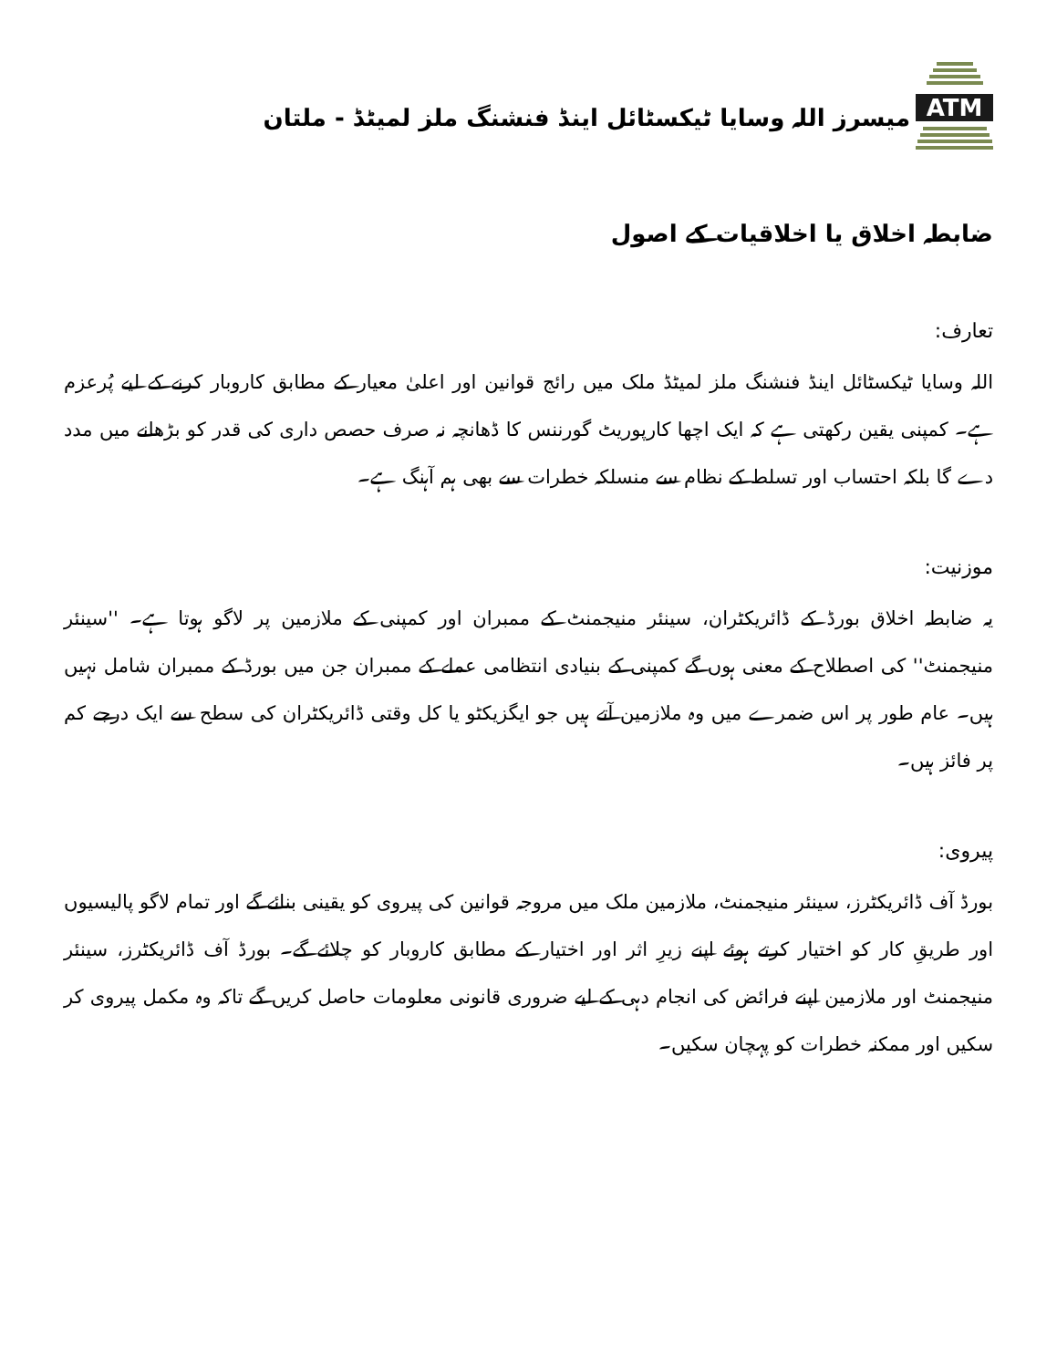ATM
میسرز اللہ وسایا ٹیکسٹائل اینڈ فنشنگ ملز لمیٹڈ - ملتان
ضابطہ اخلاق یا اخلاقیات کے اصول
تعارف:
اللہ وسایا ٹیکسٹائل اینڈ فنشنگ ملز لمیٹڈ ملک میں رائج قوانین اور اعلیٰ معیار کے مطابق کاروبار کرنے کے لیے پُرعزم ہے۔ کمپنی یقین رکھتی ہے کہ ایک اچھا کارپوریٹ گورننس کا ڈھانچہ نہ صرف حصص داری کی قدر کو بڑھانے میں مدد دے گا بلکہ احتساب اور تسلط کے نظام سے منسلکہ خطرات سے بھی ہم آہنگ ہے۔
موزنیت:
یہ ضابطہ اخلاق بورڈ کے ڈائریکٹران، سینئر منیجمنٹ کے ممبران اور کمپنی کے ملازمین پر لاگو ہوتا ہے۔ ''سینئر منیجمنٹ'' کی اصطلاح کے معنی ہوں گے کمپنی کے بنیادی انتظامی عملے کے ممبران جن میں بورڈ کے ممبران شامل نہیں ہیں۔ عام طور پر اس ضمرے میں وہ ملازمین آتے ہیں جو ایگزیکٹو یا کل وقتی ڈائریکٹران کی سطح سے ایک درجے کم پر فائز ہیں۔
پیروی:
بورڈ آف ڈائریکٹرز، سینئر منیجمنٹ، ملازمین ملک میں مروجہ قوانین کی پیروی کو یقینی بنائے گے اور تمام لاگو پالیسیوں اور طریقِ کار کو اختیار کرتے ہوئے اپنے زیرِ اثر اور اختیار کے مطابق کاروبار کو چلائے گے۔ بورڈ آف ڈائریکٹرز، سینئر منیجمنٹ اور ملازمین اپنے فرائض کی انجام دہی کے لیے ضروری قانونی معلومات حاصل کریں گے تاکہ وہ مکمل پیروی کر سکیں اور ممکنہ خطرات کو پہچان سکیں۔